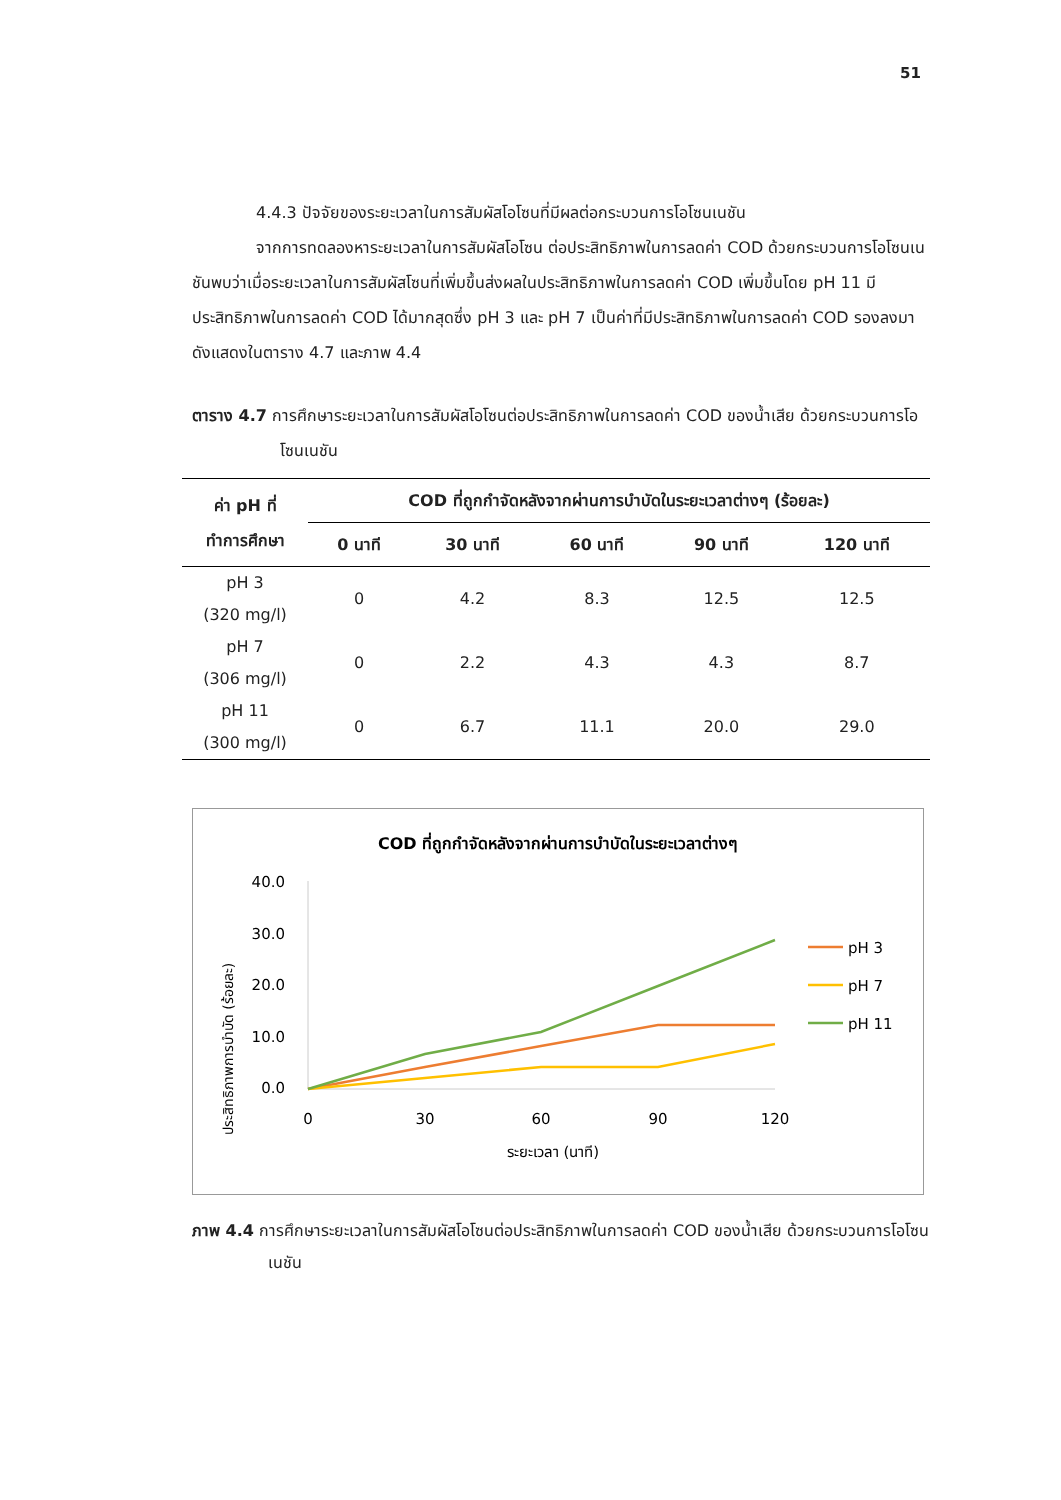51
4.4.3 ปัจจัยของระยะเวลาในการสัมผัสโอโซนที่มีผลต่อกระบวนการโอโซนเนชัน
จากการทดลองหาระยะเวลาในการสัมผัสโอโซน ต่อประสิทธิภาพในการลดค่า COD ด้วยกระบวนการโอโซนเนชันพบว่าเมื่อระยะเวลาในการสัมผัสโซนที่เพิ่มขึ้นส่งผลในประสิทธิภาพในการลดค่า COD เพิ่มขึ้นโดย pH 11 มีประสิทธิภาพในการลดค่า COD ได้มากสุดซึ่ง pH 3 และ pH 7 เป็นค่าที่มีประสิทธิภาพในการลดค่า COD รองลงมา ดังแสดงในตาราง 4.7 และภาพ 4.4
ตาราง 4.7 การศึกษาระยะเวลาในการสัมผัสโอโซนต่อประสิทธิภาพในการลดค่า COD ของน้ำเสีย ด้วยกระบวนการโอโซนเนชัน
| ค่า pH ที่ ทำการศึกษา | COD ที่ถูกกำจัดหลังจากผ่านการบำบัดในระยะเวลาต่างๆ (ร้อยละ) | | | | |
| --- | --- | --- | --- | --- | --- |
| | 0 นาที | 30 นาที | 60 นาที | 90 นาที | 120 นาที |
| pH 3 (320 mg/l) | 0 | 4.2 | 8.3 | 12.5 | 12.5 |
| pH 7 (306 mg/l) | 0 | 2.2 | 4.3 | 4.3 | 8.7 |
| pH 11 (300 mg/l) | 0 | 6.7 | 11.1 | 20.0 | 29.0 |
COD ที่ถูกกำจัดหลังจากผ่านการบำบัดในระยะเวลาต่างๆ
ประสิทธิภาพการบำบัด (ร้อยละ)
40.0
30.0
20.0
10.0
0.0
0
30
60
90
120
ระยะเวลา (นาที)
pH 3
pH 7
pH 11
ภาพ 4.4 การศึกษาระยะเวลาในการสัมผัสโอโซนต่อประสิทธิภาพในการลดค่า COD ของน้ำเสีย ด้วยกระบวนการโอโซนเนชัน